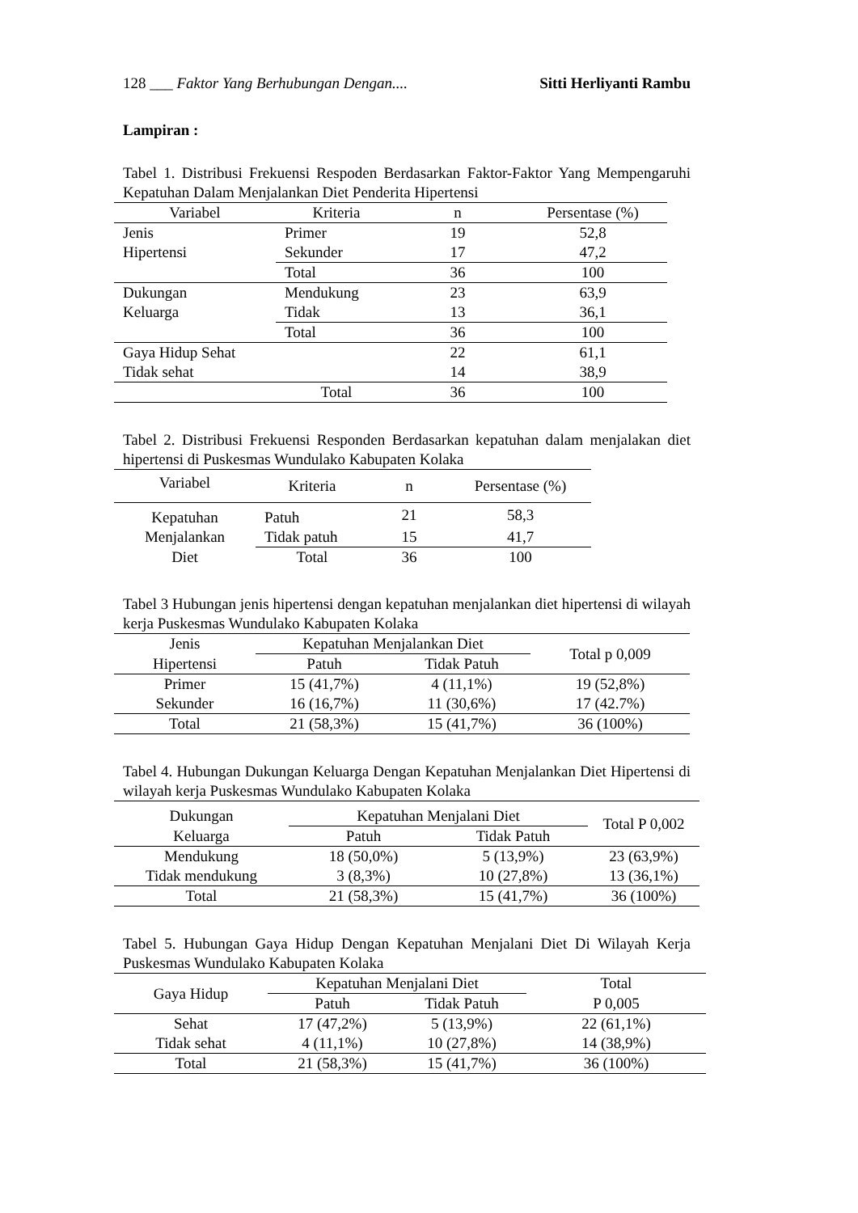128 ___ Faktor Yang Berhubungan Dengan.... Sitti Herliyanti Rambu
Lampiran :
Tabel 1. Distribusi Frekuensi Respoden Berdasarkan Faktor-Faktor Yang Mempengaruhi Kepatuhan Dalam Menjalankan Diet Penderita Hipertensi
| Variabel | Kriteria | n | Persentase (%) |
| --- | --- | --- | --- |
| Jenis | Primer | 19 | 52,8 |
| Hipertensi | Sekunder | 17 | 47,2 |
| | Total | 36 | 100 |
| Dukungan | Mendukung | 23 | 63,9 |
| Keluarga | Tidak | 13 | 36,1 |
| | Total | 36 | 100 |
| Gaya Hidup Sehat | | 22 | 61,1 |
| Tidak sehat | | 14 | 38,9 |
| | Total | 36 | 100 |
Tabel 2. Distribusi Frekuensi Responden Berdasarkan kepatuhan dalam menjalakan diet hipertensi di Puskesmas Wundulako Kabupaten Kolaka
| Variabel | Kriteria | n | Persentase (%) |
| --- | --- | --- | --- |
| Kepatuhan | Patuh | 21 | 58,3 |
| Menjalankan | Tidak patuh | 15 | 41,7 |
| Diet | Total | 36 | 100 |
Tabel 3 Hubungan jenis hipertensi dengan kepatuhan menjalankan diet hipertensi di wilayah kerja Puskesmas Wundulako Kabupaten Kolaka
| Jenis | Kepatuhan Menjalankan Diet | | Total p 0,009 |
| --- | --- | --- | --- |
| Hipertensi | Patuh | Tidak Patuh | |
| Primer | 15 (41,7%) | 4 (11,1%) | 19 (52,8%) |
| Sekunder | 16 (16,7%) | 11 (30,6%) | 17 (42.7%) |
| Total | 21 (58,3%) | 15 (41,7%) | 36 (100%) |
Tabel 4. Hubungan Dukungan Keluarga Dengan Kepatuhan Menjalankan Diet Hipertensi di wilayah kerja Puskesmas Wundulako Kabupaten Kolaka
| Dukungan | Kepatuhan Menjalani Diet | | Total P 0,002 |
| --- | --- | --- | --- |
| Keluarga | Patuh | Tidak Patuh | |
| Mendukung | 18 (50,0%) | 5 (13,9%) | 23 (63,9%) |
| Tidak mendukung | 3 (8,3%) | 10 (27,8%) | 13 (36,1%) |
| Total | 21 (58,3%) | 15 (41,7%) | 36 (100%) |
Tabel 5. Hubungan Gaya Hidup Dengan Kepatuhan Menjalani Diet Di Wilayah Kerja Puskesmas Wundulako Kabupaten Kolaka
| Gaya Hidup | Kepatuhan Menjalani Diet | | Total |
| --- | --- | --- | --- |
| | Patuh | Tidak Patuh | P 0,005 |
| Sehat | 17 (47,2%) | 5 (13,9%) | 22 (61,1%) |
| Tidak sehat | 4 (11,1%) | 10 (27,8%) | 14 (38,9%) |
| Total | 21 (58,3%) | 15 (41,7%) | 36 (100%) |